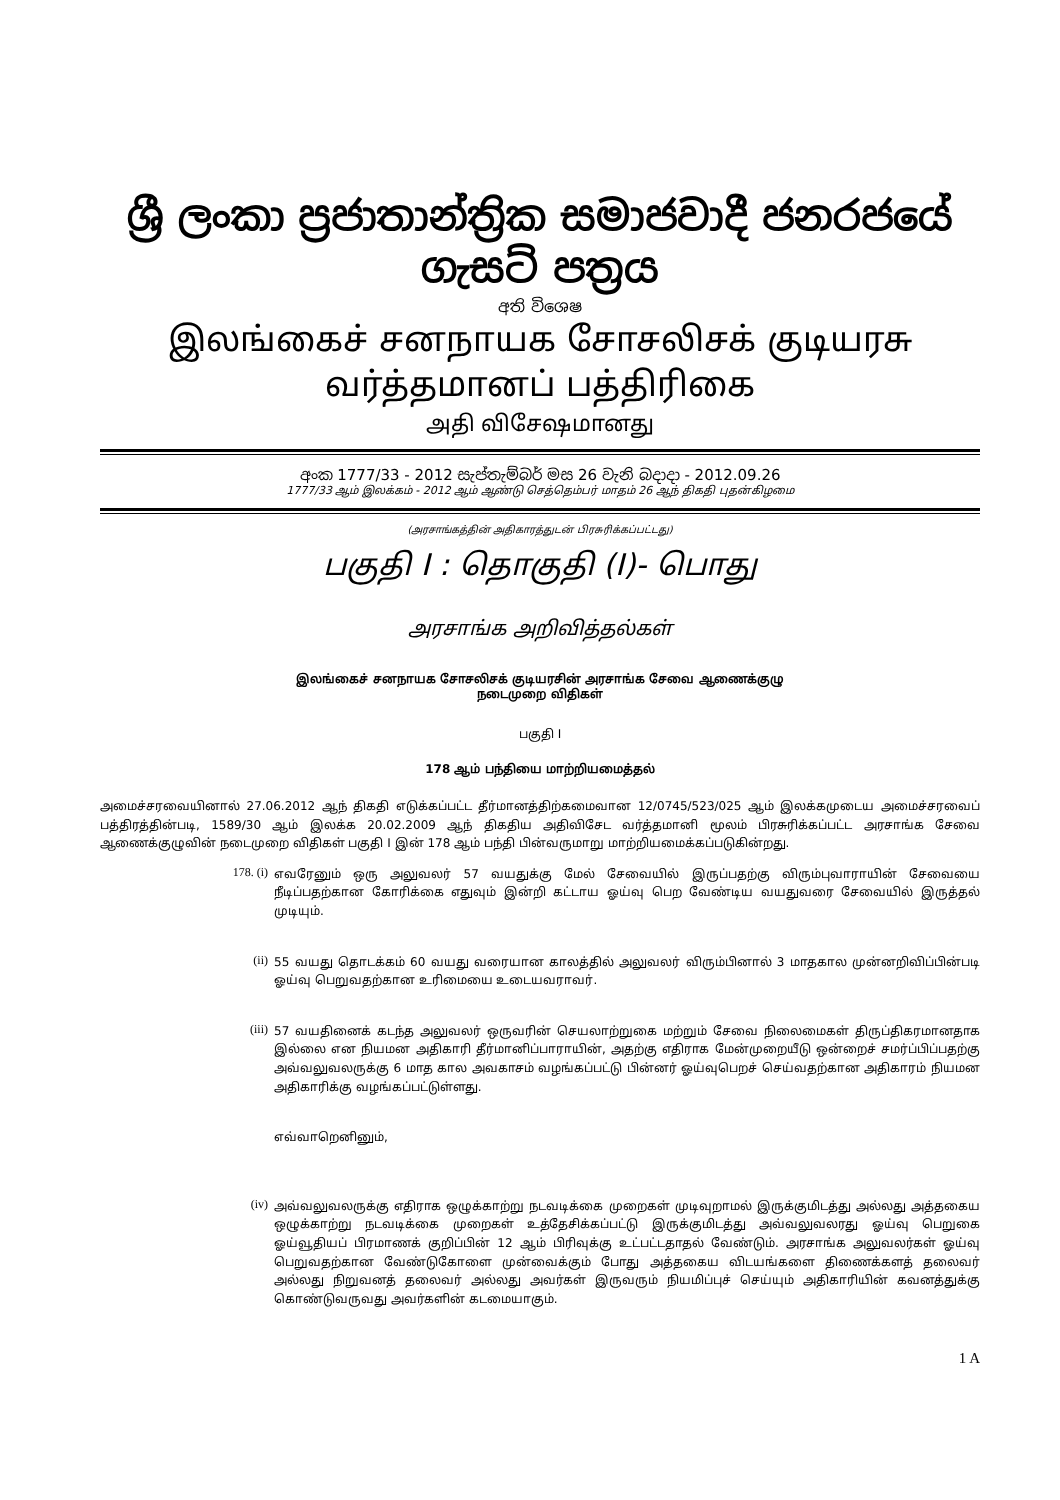ශ්‍රී ලංකා ප්‍රජාතාන්ත්‍රික සමාජවාදී ජනරජයේ ගැසට් පත්‍රය
අති විශෙෂ
இலங்கைச் சனநாயக சோசலிசக் குடியரசு வர்த்தமானப் பத்திரிகை
அதி விசேஷமானது
අංක 1777/33 - 2012 සැප්තැම්බර් මස 26 වැනි බදාදා - 2012.09.26
1777/33 ஆம் இலக்கம் - 2012 ஆம் ஆண்டு செத்தெம்பர் மாதம் 26 ஆந் திகதி புதன்கிழமை
(அரசாங்கத்தின் அதிகாரத்துடன் பிரசுரிக்கப்பட்டது)
பகுதி I : தொகுதி (I)- பொது
அரசாங்க அறிவித்தல்கள்
இலங்கைச் சனநாயக சோசலிசக் குடியரசின் அரசாங்க சேவை ஆணைக்குழு
நடைமுறை விதிகள்
பகுதி I
178 ஆம் பந்தியை மாற்றியமைத்தல்
அமைச்சரவையினால் 27.06.2012 ஆந் திகதி எடுக்கப்பட்ட தீர்மானத்திற்கமைவான 12/0745/523/025 ஆம் இலக்கமுடைய அமைச்சரவைப் பத்திரத்தின்படி, 1589/30 ஆம் இலக்க 20.02.2009 ஆந் திகதிய அதிவிசேட வர்த்தமானி மூலம் பிரசுரிக்கப்பட்ட அரசாங்க சேவை ஆணைக்குழுவின் நடைமுறை விதிகள் பகுதி I இன் 178 ஆம் பந்தி பின்வருமாறு மாற்றியமைக்கப்படுகின்றது.
178. (i)
எவரேனும் ஒரு அலுவலர் 57 வயதுக்கு மேல் சேவையில் இருப்பதற்கு விரும்புவாராயின் சேவையை நீடிப்பதற்கான கோரிக்கை எதுவும் இன்றி கட்டாய ஓய்வு பெற வேண்டிய வயதுவரை சேவையில் இருத்தல் முடியும்.
(ii)
55 வயது தொடக்கம் 60 வயது வரையான காலத்தில் அலுவலர் விரும்பினால் 3 மாதகால முன்னறிவிப்பின்படி ஓய்வு பெறுவதற்கான உரிமையை உடையவராவர்.
(iii)
57 வயதினைக் கடந்த அலுவலர் ஒருவரின் செயலாற்றுகை மற்றும் சேவை நிலைமைகள் திருப்திகரமானதாக இல்லை என நியமன அதிகாரி தீர்மானிப்பாராயின், அதற்கு எதிராக மேன்முறையீடு ஒன்றைச் சமர்ப்பிப்பதற்கு அவ்வலுவலருக்கு 6 மாத கால அவகாசம் வழங்கப்பட்டு பின்னர் ஓய்வுபெறச் செய்வதற்கான அதிகாரம் நியமன அதிகாரிக்கு வழங்கப்பட்டுள்ளது.
எவ்வாறெனினும்,
(iv)
அவ்வலுவலருக்கு எதிராக ஒழுக்காற்று நடவடிக்கை முறைகள் முடிவுறாமல் இருக்குமிடத்து அல்லது அத்தகைய ஒழுக்காற்று நடவடிக்கை முறைகள் உத்தேசிக்கப்பட்டு இருக்குமிடத்து அவ்வலுவலரது ஓய்வு பெறுகை ஓய்வூதியப் பிரமாணக் குறிப்பின் 12 ஆம் பிரிவுக்கு உட்பட்டதாதல் வேண்டும். அரசாங்க அலுவலர்கள் ஓய்வு பெறுவதற்கான வேண்டுகோளை முன்வைக்கும் போது அத்தகைய விடயங்களை திணைக்களத் தலைவர் அல்லது நிறுவனத் தலைவர் அல்லது அவர்கள் இருவரும் நியமிப்புச் செய்யும் அதிகாரியின் கவனத்துக்கு கொண்டுவருவது அவர்களின் கடமையாகும்.
1 A